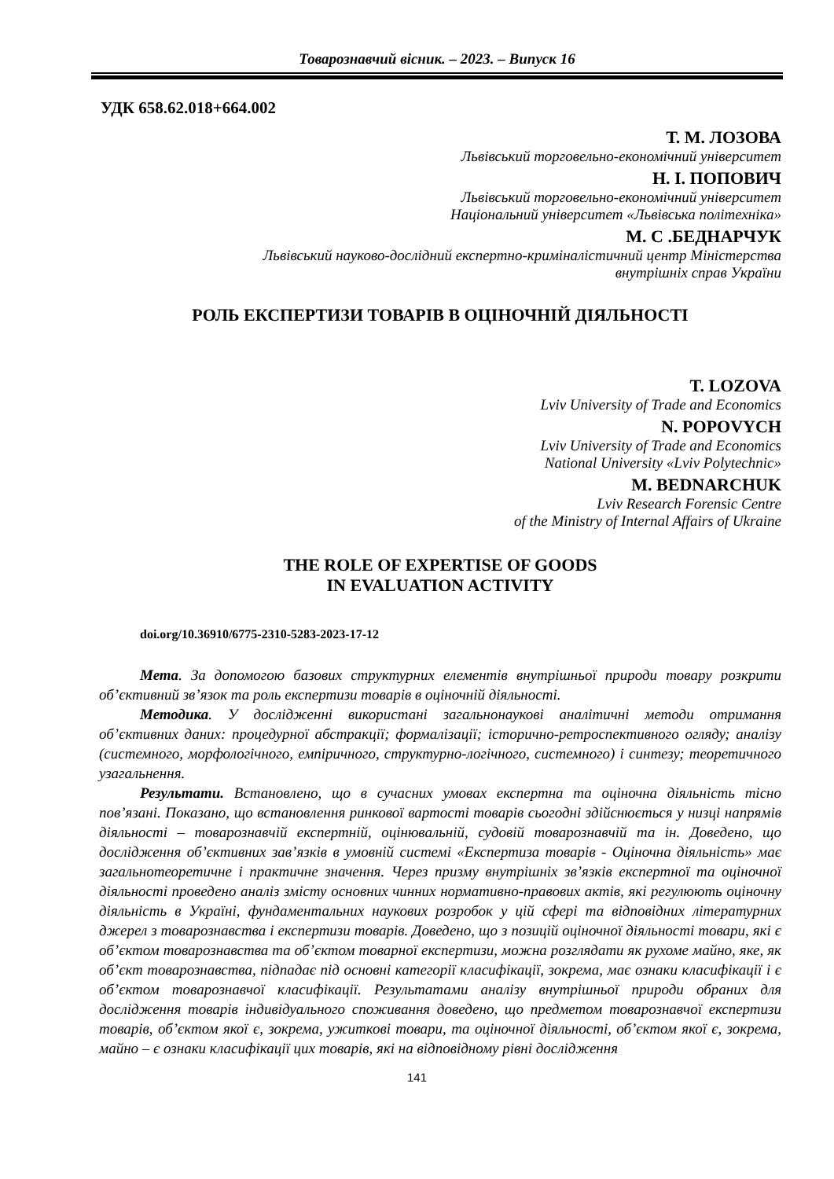Товарознавчий вісник. – 2023. – Випуск 16
УДК 658.62.018+664.002
Т. М. ЛОЗОВА
Львівський торговельно-економічний університет
Н. І. ПОПОВИЧ
Львівський торговельно-економічний університет
Національний університет «Львівська політехніка»
М. С .БЕДНАРЧУК
Львівський науково-дослідний експертно-криміналістичний центр Міністерства
внутрішніх справ України
РОЛЬ ЕКСПЕРТИЗИ ТОВАРІВ В ОЦІНОЧНІЙ ДІЯЛЬНОСТІ
T. LOZOVA
Lviv University of Trade and Economics
N. POPOVYCH
Lviv University of Trade and Economics
National University «Lviv Polytechnic»
M. BEDNARCHUK
Lviv Research Forensic Centre
of the Ministry of Internal Affairs of Ukraine
THE ROLE OF EXPERTISE OF GOODS
IN EVALUATION ACTIVITY
doi.org/10.36910/6775-2310-5283-2023-17-12
Мета. За допомогою базових структурних елементів внутрішньої природи товару розкрити об’єктивний зв’язок та роль експертизи товарів в оціночній діяльності.
Методика. У дослідженні використані загальнонаукові аналітичні методи отримання об’єктивних даних: процедурної абстракції; формалізації; історично-ретроспективного огляду; аналізу (системного, морфологічного, емпіричного, структурно-логічного, системного) і синтезу; теоретичного узагальнення.
Результати. Встановлено, що в сучасних умовах експертна та оціночна діяльність тісно пов’язані. Показано, що встановлення ринкової вартості товарів сьогодні здійснюється у низці напрямів діяльності – товарознавчій експертній, оцінювальній, судовій товарознавчій та ін. Доведено, що дослідження об’єктивних зав’язків в умовній системі «Експертиза товарів - Оціночна діяльність» має загальнотеоретичне і практичне значення. Через призму внутрішніх зв’язків експертної та оціночної діяльності проведено аналіз змісту основних чинних нормативно-правових актів, які регулюють оціночну діяльність в Україні, фундаментальних наукових розробок у цій сфері та відповідних літературних джерел з товарознавства і експертизи товарів. Доведено, що з позицій оціночної діяльності товари, які є об’єктом товарознавства та об’єктом товарної експертизи, можна розглядати як рухоме майно, яке, як об’єкт товарознавства, підпадає під основні категорії класифікації, зокрема, має ознаки класифікації і є об’єктом товарознавчої класифікації. Результатами аналізу внутрішньої природи обраних для дослідження товарів індивідуального споживання доведено, що предметом товарознавчої експертизи товарів, об’єктом якої є, зокрема, ужиткові товари, та оціночної діяльності, об’єктом якої є, зокрема, майно – є ознаки класифікації цих товарів, які на відповідному рівні дослідження
141